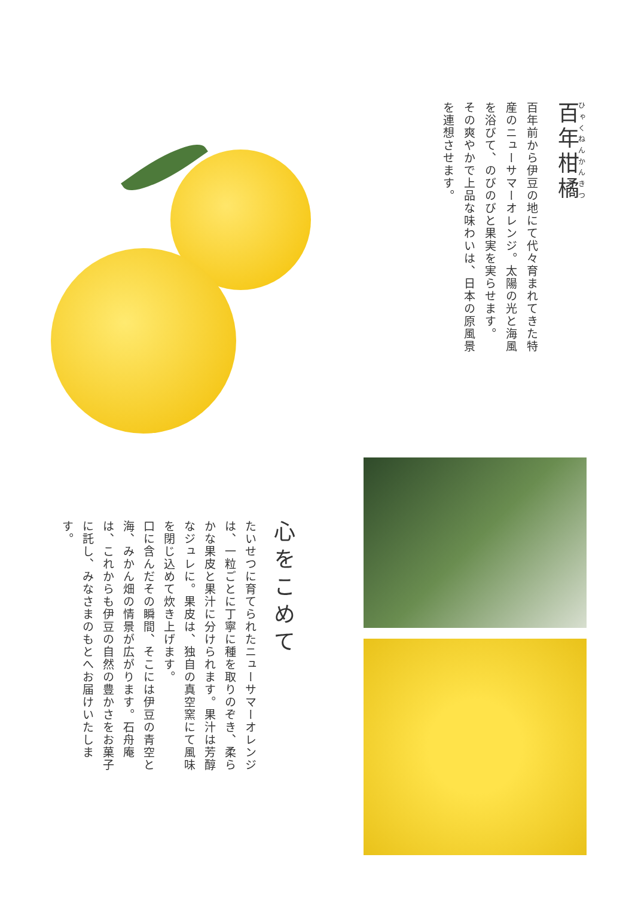百年柑橘
百年前から伊豆の地にて代々育まれてきた特産のニューサマーオレンジ。太陽の光と海風を浴びて、のびのびと果実を実らせます。
その爽やかで上品な味わいは、日本の原風景を連想させます。
心をこめて
たいせつに育てられたニューサマーオレンジは、一粒ごとに丁寧に種を取りのぞき、柔らかな果皮と果汁に分けられます。果汁は芳醇なジュレに。果皮は、独自の真空窯にて風味を閉じ込めて炊き上げます。
口に含んだその瞬間、そこには伊豆の青空と海、みかん畑の情景が広がります。石舟庵は、これからも伊豆の自然の豊かさをお菓子に託し、みなさまのもとへお届けいたします。